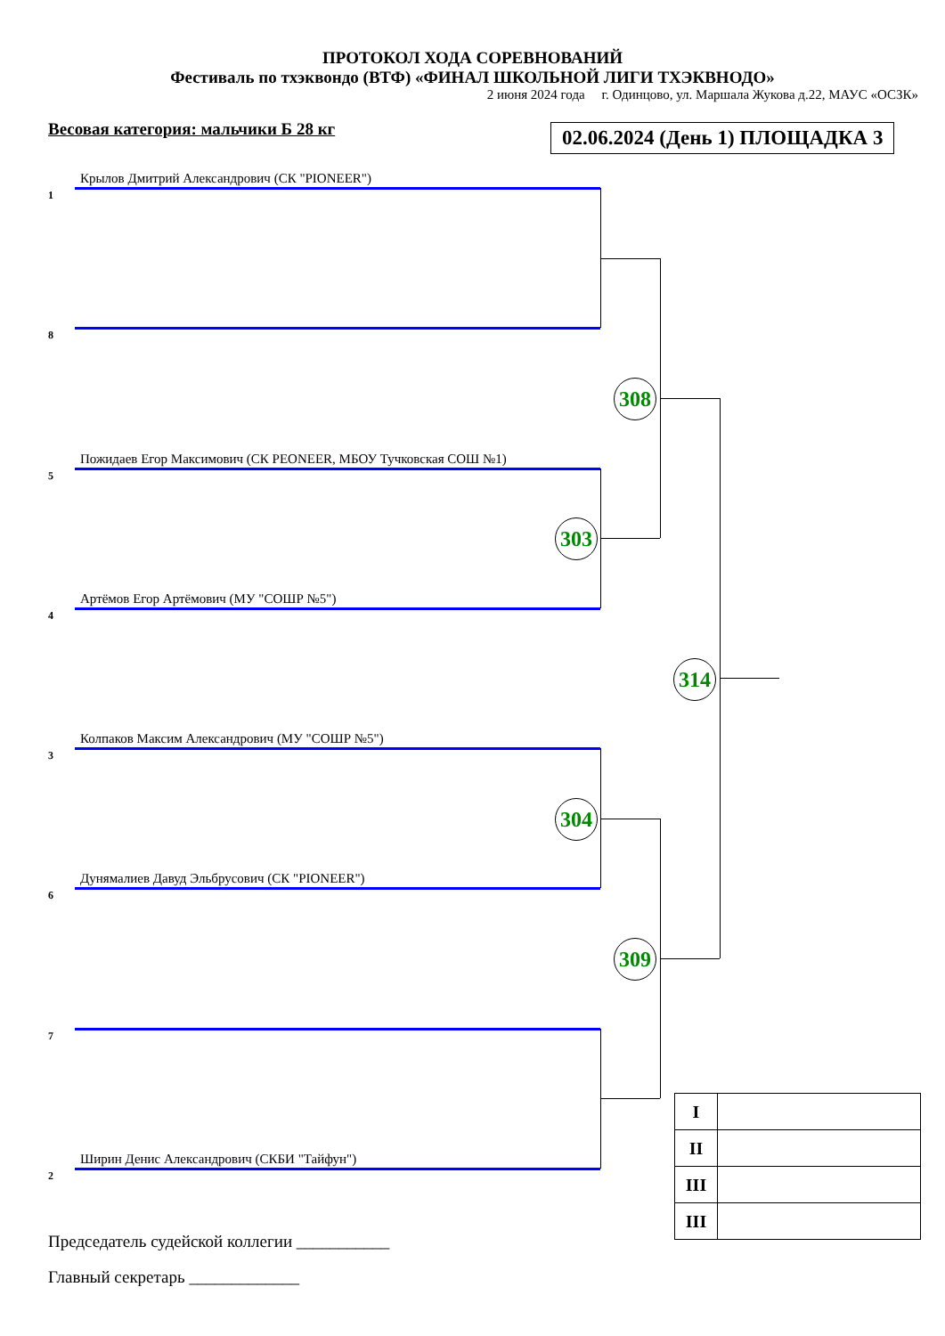ПРОТОКОЛ ХОДА СОРЕВНОВАНИЙ
Фестиваль по тхэквондо (ВТФ) «ФИНАЛ ШКОЛЬНОЙ ЛИГИ ТХЭКВНОДО»
2 июня 2024 года г. Одинцово, ул. Маршала Жукова д.22, МАУС «ОСЗК»
Весовая категория: мальчики Б 28 кг
02.06.2024 (День 1) ПЛОЩАДКА 3
1
Крылов Дмитрий Александрович (СК "PIONEER")
8
5
Пожидаев Егор Максимович (СК PEONEER, МБОУ Тучковская СОШ №1)
4
Артёмов Егор Артёмович (МУ "СОШР №5")
3
Колпаков Максим Александрович (МУ "СОШР №5")
6
Дунямалиев Давуд Эльбрусович (СК "PIONEER")
7
2
Ширин Денис Александрович (СКБИ "Тайфун")
308
303
314
304
309
| I | |
| II | |
| III | |
| III | |
Председатель судейской коллегии ___________
Главный секретарь _____________